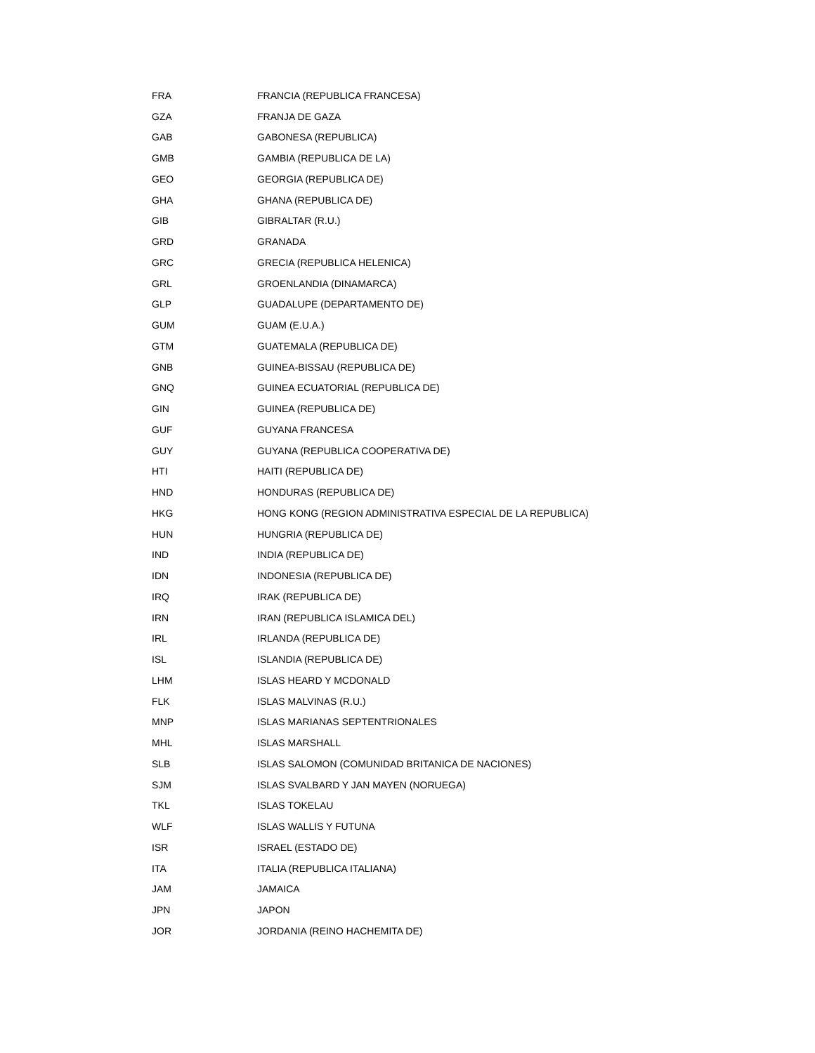| FRA | FRANCIA (REPUBLICA FRANCESA) |
| GZA | FRANJA DE GAZA |
| GAB | GABONESA (REPUBLICA) |
| GMB | GAMBIA (REPUBLICA DE LA) |
| GEO | GEORGIA (REPUBLICA DE) |
| GHA | GHANA (REPUBLICA DE) |
| GIB | GIBRALTAR (R.U.) |
| GRD | GRANADA |
| GRC | GRECIA (REPUBLICA HELENICA) |
| GRL | GROENLANDIA (DINAMARCA) |
| GLP | GUADALUPE (DEPARTAMENTO DE) |
| GUM | GUAM (E.U.A.) |
| GTM | GUATEMALA (REPUBLICA DE) |
| GNB | GUINEA-BISSAU (REPUBLICA DE) |
| GNQ | GUINEA ECUATORIAL (REPUBLICA DE) |
| GIN | GUINEA (REPUBLICA DE) |
| GUF | GUYANA FRANCESA |
| GUY | GUYANA (REPUBLICA COOPERATIVA DE) |
| HTI | HAITI (REPUBLICA DE) |
| HND | HONDURAS (REPUBLICA DE) |
| HKG | HONG KONG (REGION ADMINISTRATIVA ESPECIAL DE LA REPUBLICA) |
| HUN | HUNGRIA (REPUBLICA DE) |
| IND | INDIA (REPUBLICA DE) |
| IDN | INDONESIA (REPUBLICA DE) |
| IRQ | IRAK (REPUBLICA DE) |
| IRN | IRAN (REPUBLICA ISLAMICA DEL) |
| IRL | IRLANDA (REPUBLICA DE) |
| ISL | ISLANDIA (REPUBLICA DE) |
| LHM | ISLAS HEARD Y MCDONALD |
| FLK | ISLAS MALVINAS (R.U.) |
| MNP | ISLAS MARIANAS SEPTENTRIONALES |
| MHL | ISLAS MARSHALL |
| SLB | ISLAS SALOMON (COMUNIDAD BRITANICA DE NACIONES) |
| SJM | ISLAS SVALBARD Y JAN MAYEN (NORUEGA) |
| TKL | ISLAS TOKELAU |
| WLF | ISLAS WALLIS Y FUTUNA |
| ISR | ISRAEL (ESTADO DE) |
| ITA | ITALIA (REPUBLICA ITALIANA) |
| JAM | JAMAICA |
| JPN | JAPON |
| JOR | JORDANIA (REINO HACHEMITA DE) |